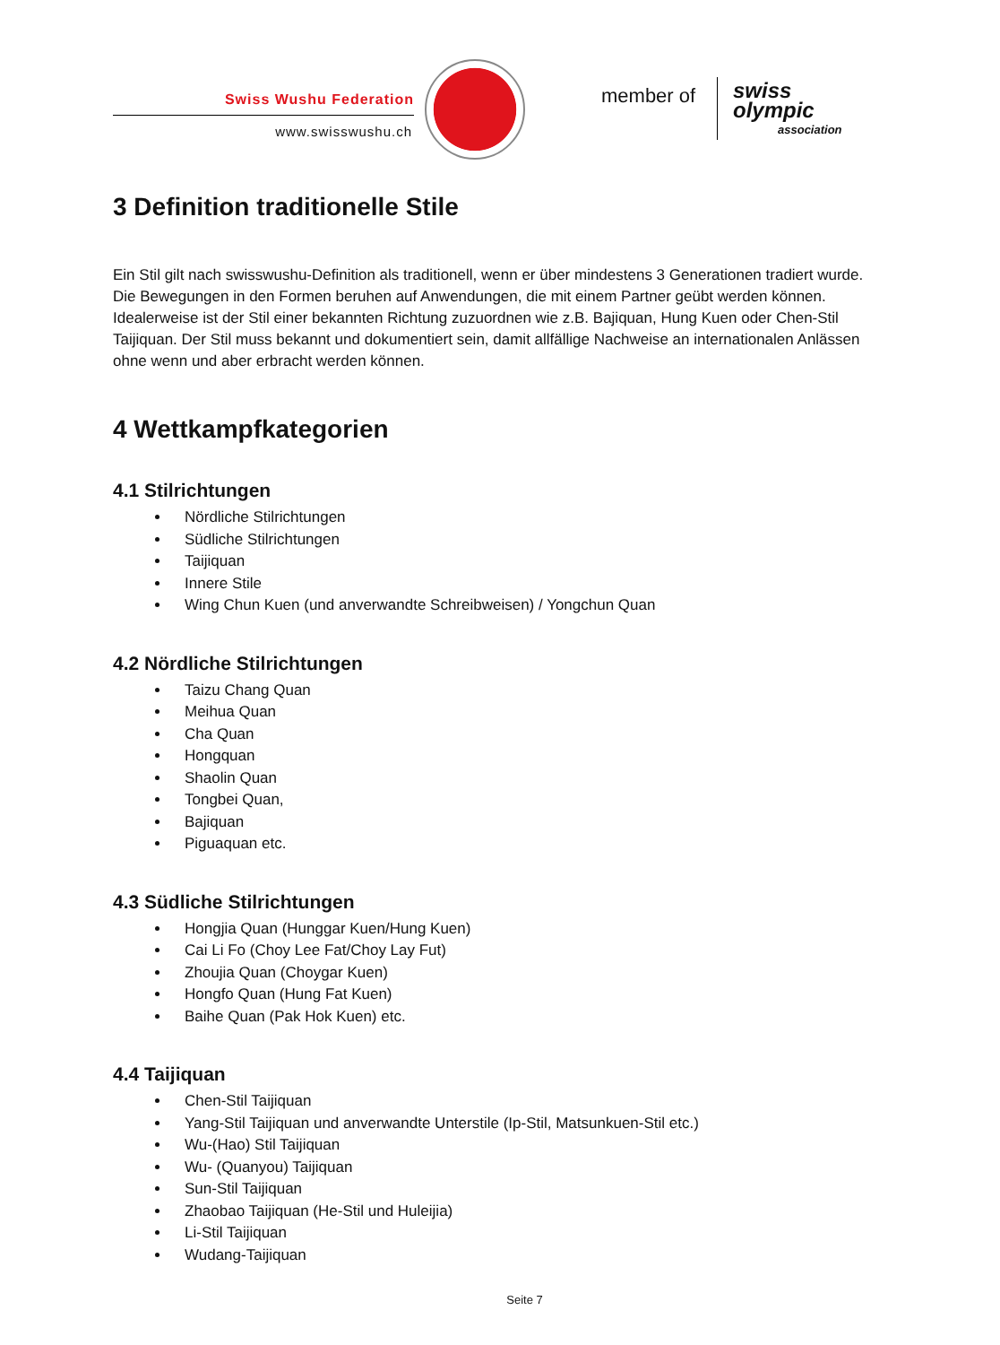Swiss Wushu Federation
www.swisswushu.ch
member of swiss olympic
association
3 Definition traditionelle Stile
Ein Stil gilt nach swisswushu-Definition als traditionell, wenn er über mindestens 3 Generationen tradiert wurde. Die Bewegungen in den Formen beruhen auf Anwendungen, die mit einem Partner geübt werden können. Idealerweise ist der Stil einer bekannten Richtung zuzuordnen wie z.B. Bajiquan, Hung Kuen oder Chen-Stil Taijiquan. Der Stil muss bekannt und dokumentiert sein, damit allfällige Nachweise an internationalen Anlässen ohne wenn und aber erbracht werden können.
4 Wettkampfkategorien
4.1 Stilrichtungen
Nördliche Stilrichtungen
Südliche Stilrichtungen
Taijiquan
Innere Stile
Wing Chun Kuen (und anverwandte Schreibweisen) / Yongchun Quan
4.2 Nördliche Stilrichtungen
Taizu Chang Quan
Meihua Quan
Cha Quan
Hongquan
Shaolin Quan
Tongbei Quan,
Bajiquan
Piguaquan etc.
4.3 Südliche Stilrichtungen
Hongjia Quan (Hunggar Kuen/Hung Kuen)
Cai Li Fo (Choy Lee Fat/Choy Lay Fut)
Zhoujia Quan (Choygar Kuen)
Hongfo Quan (Hung Fat Kuen)
Baihe Quan (Pak Hok Kuen) etc.
4.4 Taijiquan
Chen-Stil Taijiquan
Yang-Stil Taijiquan und anverwandte Unterstile (Ip-Stil, Matsunkuen-Stil etc.)
Wu-(Hao) Stil Taijiquan
Wu- (Quanyou) Taijiquan
Sun-Stil Taijiquan
Zhaobao Taijiquan (He-Stil und Huleijia)
Li-Stil Taijiquan
Wudang-Taijiquan
Seite 7